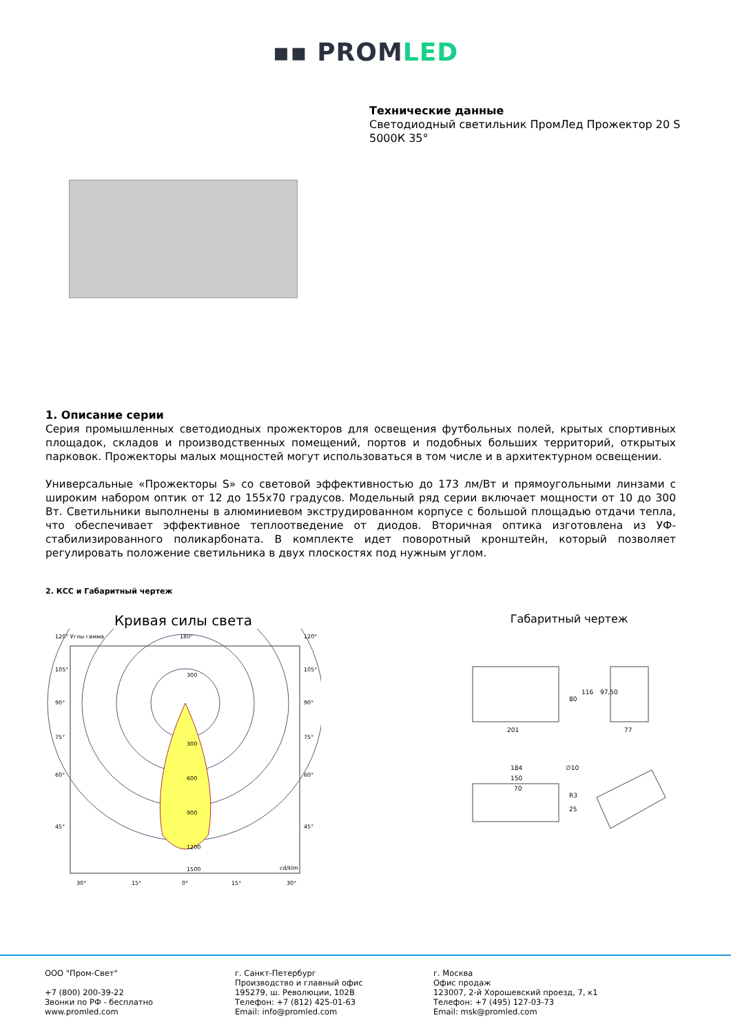▪▪ PROMLED
Технические данные
Светодиодный светильник ПромЛед Прожектор 20 S 5000К 35°
1. Описание серии
Серия промышленных светодиодных прожекторов для освещения футбольных полей, крытых спортивных площадок, складов и производственных помещений, портов и подобных больших территорий, открытых парковок. Прожекторы малых мощностей могут использоваться в том числе и в архитектурном освещении.
Универсальные «Прожекторы S» со световой эффективностью до 173 лм/Вт и прямоугольными линзами с широким набором оптик от 12 до 155x70 градусов. Модельный ряд серии включает мощности от 10 до 300 Вт. Светильники выполнены в алюминиевом экструдированном корпусе с большой площадью отдачи тепла, что обеспечивает эффективное теплоотведение от диодов. Вторичная оптика изготовлена из УФ-стабилизированного поликарбоната. В комплекте идет поворотный кронштейн, который позволяет регулировать положение светильника в двух плоскостях под нужным углом.
2. КСС и Габаритный чертеж
Кривая силы света
120° Углы гамма
180°
120°
300
300
600
900
1200
1500
cd/klm
105°
105°
90°
90°
75°
75°
60°
60°
45°
45°
30°
15°
0°
15°
30°
Габаритный чертеж
201
80
116
77
97,50
184
150
70
∅10
R3
25
ООО "Пром-Свет"
+7 (800) 200-39-22
Звонки по РФ - бесплатно
www.promled.com
г. Санкт-Петербург
Производство и главный офис
195279, ш. Революции, 102В
Телефон: +7 (812) 425-01-63
Email: info@promled.com
г. Москва
Офис продаж
123007, 2-й Хорошевский проезд, 7, к1
Телефон: +7 (495) 127-03-73
Email: msk@promled.com